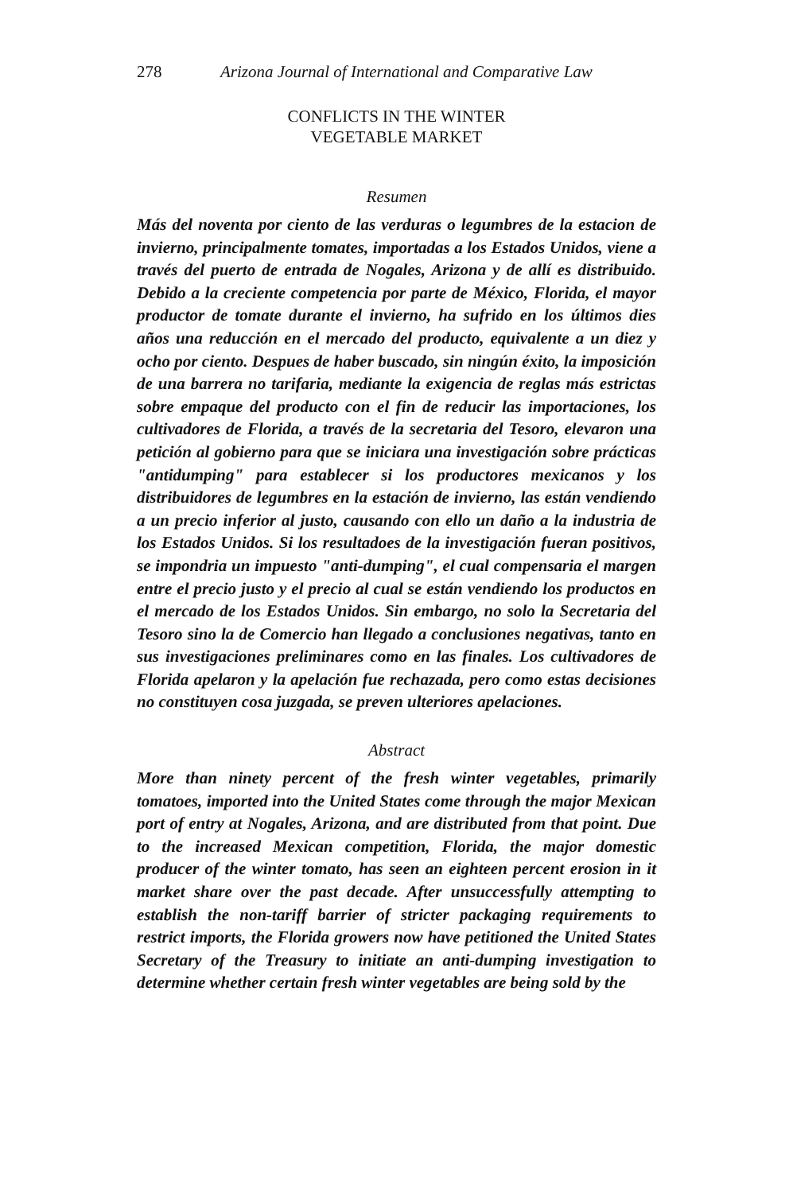278 Arizona Journal of International and Comparative Law
CONFLICTS IN THE WINTER
VEGETABLE MARKET
Resumen
Más del noventa por ciento de las verduras o legumbres de la estacion de invierno, principalmente tomates, importadas a los Estados Unidos, viene a través del puerto de entrada de Nogales, Arizona y de allí es distribuido. Debido a la creciente competencia por parte de México, Florida, el mayor productor de tomate durante el invierno, ha sufrido en los últimos dies años una reducción en el mercado del producto, equivalente a un diez y ocho por ciento. Despues de haber buscado, sin ningún éxito, la imposición de una barrera no tarifaria, mediante la exigencia de reglas más estrictas sobre empaque del producto con el fin de reducir las importaciones, los cultivadores de Florida, a través de la secretaria del Tesoro, elevaron una petición al gobierno para que se iniciara una investigación sobre prácticas "antidumping" para establecer si los productores mexicanos y los distribuidores de legumbres en la estación de invierno, las están vendiendo a un precio inferior al justo, causando con ello un daño a la industria de los Estados Unidos. Si los resultadoes de la investigación fueran positivos, se impondria un impuesto "anti-dumping", el cual compensaria el margen entre el precio justo y el precio al cual se están vendiendo los productos en el mercado de los Estados Unidos. Sin embargo, no solo la Secretaria del Tesoro sino la de Comercio han llegado a conclusiones negativas, tanto en sus investigaciones preliminares como en las finales. Los cultivadores de Florida apelaron y la apelación fue rechazada, pero como estas decisiones no constituyen cosa juzgada, se preven ulteriores apelaciones.
Abstract
More than ninety percent of the fresh winter vegetables, primarily tomatoes, imported into the United States come through the major Mexican port of entry at Nogales, Arizona, and are distributed from that point. Due to the increased Mexican competition, Florida, the major domestic producer of the winter tomato, has seen an eighteen percent erosion in it market share over the past decade. After unsuccessfully attempting to establish the non-tariff barrier of stricter packaging requirements to restrict imports, the Florida growers now have petitioned the United States Secretary of the Treasury to initiate an anti-dumping investigation to determine whether certain fresh winter vegetables are being sold by the